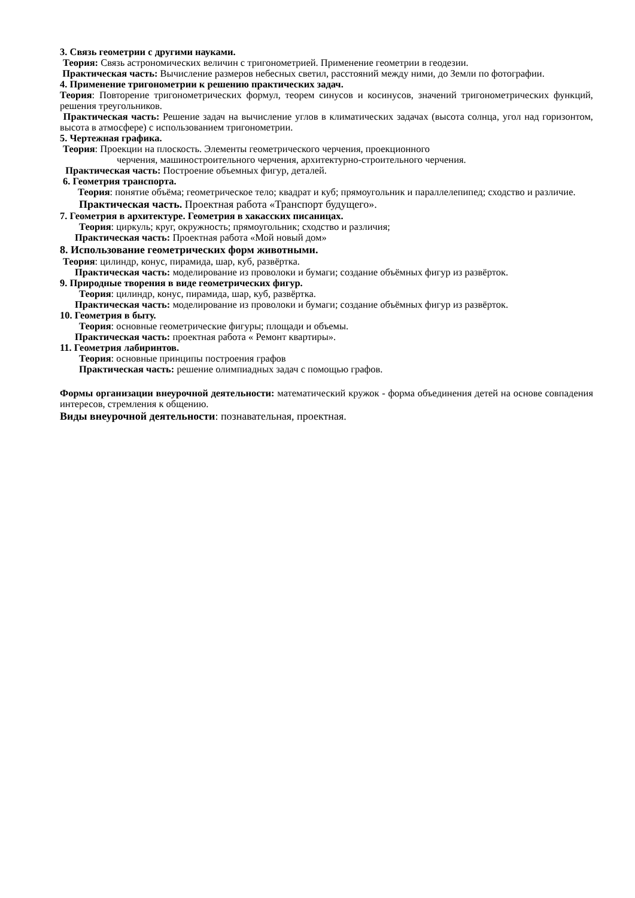3. Связь геометрии с другими науками.
Теория: Связь астрономических величин с тригонометрией. Применение геометрии в геодезии.
Практическая часть: Вычисление размеров небесных светил, расстояний между ними, до Земли по фотографии.
4. Применение тригонометрии к решению практических задач.
Теория: Повторение тригонометрических формул, теорем синусов и косинусов, значений тригонометрических функций, решения треугольников.
Практическая часть: Решение задач на вычисление углов в климатических задачах (высота солнца, угол над горизонтом, высота в атмосфере) с использованием тригонометрии.
5. Чертежная графика.
Теория: Проекции на плоскость. Элементы геометрического черчения, проекционного
черчения, машиностроительного черчения, архитектурно-строительного черчения.
Практическая часть: Построение объемных фигур, деталей.
6. Геометрия транспорта.
Теория: понятие объёма; геометрическое тело; квадрат и куб; прямоугольник и параллелепипед; сходство и различие.
Практическая часть. Проектная работа «Транспорт будущего».
7. Геометрия в архитектуре. Геометрия в хакасских писаницах.
Теория: циркуль; круг, окружность; прямоугольник; сходство и различия;
Практическая часть: Проектная работа «Мой новый дом»
8. Использование геометрических форм животными.
Теория: цилиндр, конус, пирамида, шар, куб, развёртка.
Практическая часть: моделирование из проволоки и бумаги; создание объёмных фигур из развёрток.
9. Природные творения в виде геометрических фигур.
Теория: цилиндр, конус, пирамида, шар, куб, развёртка.
Практическая часть: моделирование из проволоки и бумаги; создание объёмных фигур из развёрток.
10. Геометрия в быту.
Теория: основные геометрические фигуры; площади и объемы.
Практическая часть: проектная работа « Ремонт квартиры».
11. Геометрия лабиринтов.
Теория: основные принципы построения графов
Практическая часть: решение олимпиадных задач с помощью графов.
Формы организации внеурочной деятельности: математический кружок - форма объединения детей на основе совпадения интересов, стремления к общению.
Виды внеурочной деятельности: познавательная, проектная.